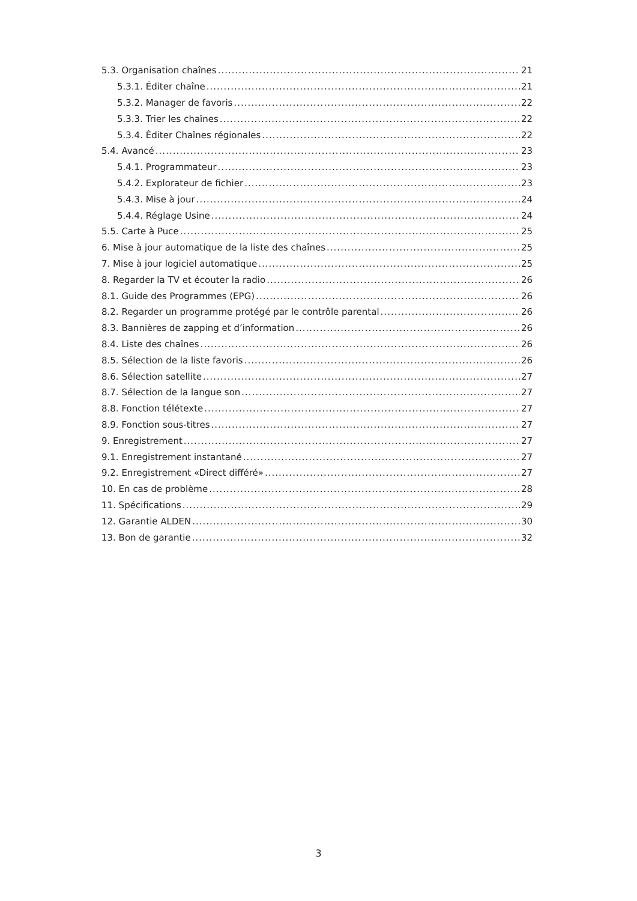5.3. Organisation chaînes 21
5.3.1. Éditer chaîne 21
5.3.2. Manager de favoris 22
5.3.3. Trier les chaînes 22
5.3.4. Éditer Chaînes régionales 22
5.4. Avancé 23
5.4.1. Programmateur 23
5.4.2. Explorateur de fichier 23
5.4.3. Mise à jour 24
5.4.4. Réglage Usine 24
5.5. Carte à Puce 25
6. Mise à jour automatique de la liste des chaînes 25
7. Mise à jour logiciel automatique 25
8. Regarder la TV et écouter la radio 26
8.1. Guide des Programmes (EPG) 26
8.2. Regarder un programme protégé par le contrôle parental 26
8.3. Bannières de zapping et d’information 26
8.4. Liste des chaînes 26
8.5. Sélection de la liste favoris 26
8.6. Sélection satellite 27
8.7. Sélection de la langue son 27
8.8. Fonction télétexte 27
8.9. Fonction sous-titres 27
9. Enregistrement 27
9.1. Enregistrement instantané 27
9.2. Enregistrement «Direct différé» 27
10. En cas de problème 28
11. Spécifications 29
12. Garantie ALDEN 30
13. Bon de garantie 32
3